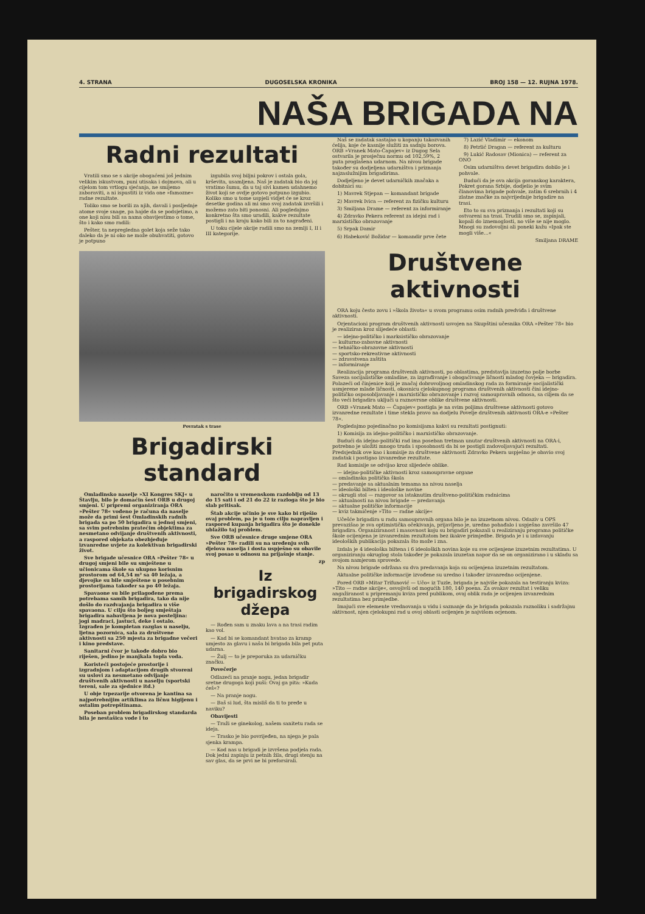4. STRANA DUGOSELSKA KRONIKA BROJ 158 — 12. RUJNA 1978.
NAŠA BRIGADA NA
Radni rezultati
Vratili smo se s akcije obogaćeni još jednim velikim iskustvom, puni utisaka i dojmova, ali u cijelom tom vrtlogu sjećanja, ne smijemo zaboraviti, a ni ispustiti iz vida one »famozne« radne rezultate.
Toliko smo se borili za njih, davali i posljednje atome svoje snage, pa hajde da se podsjetimo, a one koji nisu bili sa nama obavijestimo o tome, što i kako smo radili:
Pešter, ta nepregledna golet koja seže tako daleko da je ni oko ne može obuhvatiti, gotovo je potpuno
izgubila svoj biljni pokrov i ostala gola, krševita, usamljena. Naš je zadatak bio da joj vratimo šumu, da u taj sivi kamen udahnemo život koji se ovdje gotovo potpuno izgubio. Koliko smo u tome uspjeli vidjet će se kroz desetke godina ali mi smo svoj zadatak izvršili i možemo zato biti ponosni. Ali pogledajmo konkretno šta smo uradili, kakve rezultate postigli i na kraju kako bili za to nagrađeni.
U toku cijele akcije radili smo na zemlji I, II i III kategorije.
Povratak s trase
Brigadirski standard
Omladinsko naselje »XI Kongres SKJ« u Štavlju, bilo je domaćin šest ORB u drugoj smjeni. U pripremi organiziranja ORA »Pešter 78« vođeno je računa da naselje može da primi šest Omladinskih radnih brigada sa po 50 brigadira u jednoj smjeni, sa svim potrebnim pratećim objektima za nesmetano odvijanje društvenih aktivnosti, a raspored objekata obezbjeđuje izvanredne uvjete za kolektivan brigadirski život.
Sve brigade učesnice ORA »Pešter 78« u drugoj smjeni bile su smještene u učionicama škole sa ukupno korisnim prostorom od 64,54 m² sa 40 ležaja, a djevojke su bile smještene u posebnim prostorijama također sa po 40 ležaja.
Spavaone su bile prilagođene prema potrebama samih brigadira, tako da nije došlo do razdvajanja brigadira u više spavaona. U cilju što boljeg smještaja brigadira nabavljena je nova posteljina: jogi madraci, jastuci, deke i ostalo. Izgrađen je kompletan razglas u naselju, ljetna pozornica, sala za društvene aktivnosti sa 250 mjesta za brigadne večeri i kino predstave.
Sanitarni čvor je takođe dobro bio riješen, jedino je manjkala topla voda.
Koristeći postojeće prostorije i izgradnjom i adaptacijom drugih stvoreni su uslovi za nesmetano odvijanje društvenih aktivnosti u naselju (sportski tereni, sale za sjednice itd.)
U obje trpezarije otvorena je kantina sa najpotrebnijim artiklima za ličnu higijenu i ostalim potrepštinama.
Poseban problem brigadirskog standarda bila je nestašica vode i to
naročito u vremenskom razdoblju od 13 do 15 sati i od 21 do 22 iz razloga što je bio slab pritisak.
Štab akcije učinio je sve kako bi riješio ovaj problem, pa je u tom cilju napravljen i raspored kupanja brigadira što je donekle ublažilo taj problem.
Sve ORB učesnice druge smjene ORA »Pešter 78« radili su na uređenju svih djelova naselja i dosta uspješno su obavile svoj posao u odnosu na prijašnje stanje.
zp
Iz brigadirskog džepa
— Rođen sam u znaku lava a na trasi radim kao vol.
— Kad bi se komandant hvatao za kramp umjesto za glavu i naša bi brigada bila pet puta udarna.
— Žulj — to je preporuka za udarničku značku.
Povečerje
Odlazeći na pranje nogu, jedan brigadir sretne drugoga koji puši: Ovaj ga pita: »Kuda ćeš«?
— Na pranje nogu.
— Baš si lud, šta misliš da ti to pređe u naviku?
Obavijesti
— Traži se ginekolog, našem sanitetu rada se ideja.
— Trasko je bio povrijeđen, na njega je pala sjenka krampa.
— Kod nas u brigadi je izvršena podjela rada. Dok jedni zapinju iz petnih žila, drugi stenju na sav glas, da se prvi ne bi preforsirali.
Naš se zadatak sastajao u kopanju takozvanih ćelija, koje će kasnije služiti za sadnju borova. ORB »Vranek Mato-Čapajev« iz Dugog Sela ostvarila je prosječnu normu od 102,59%, 2 puta proglašena udarnom. Na nivou brigade također su dodjeljena udarništva i priznanja najzaslužnijim brigadirima.
Dodjeljeno je devet udarničkih značaka a dobitnici su:
1) Mavrek Stjepan — komandant brigade
2) Mavrek Ivica — referent za fizičku kulturu
3) Smiljana Drame — referent za informiranje
4) Zdravko Pekera referent za idejni rad i marxističko obrazovanje
5) Srpak Damir
6) Habeković Božidar — komandir prve čete
7) Lazić Vladimir — ekonom
8) Petrlić Dragan — referent za kulturu
9) Lukić Radosav (Mionica) — referent za ONO
Osim udarništva devet brigadira dobilo je i pohvale.
Budući da je ova akcija goranskog karaktera, Pokret gorana Srbije, dodjelio je svim članovima brigade pohvale, zatim 6 srebrnih i 4 zlatne značke za najvrijednije brigadire na trasi.
Eto to su sva priznanja i rezultati koji su ostvareni na trasi. Trudili smo se, zapinjali, kopali do iznemoglosti, no više se nije moglo. Mnogi su zadovoljni ali poneki kažu »Ipak ste mogli više...«
Smiljana DRAME
Društvene aktivnosti
ORA koju često zovu i »škola života« u svom programu osim radnih predviđa i društvene aktivnosti.
Orjentacioni program društvenih aktivnosti usvojen na Skupštini učesnika ORA »Pešter 78« bio je realiziran kroz slijedeće oblasti:
— idejno-političko i marksističko obrazovanje
— kulturno-zabavne aktivnosti
— tehničko-obrazovne aktivnosti
— sportsko-rekreativne aktivnosti
— zdravstvena zaštita
— informiranje
Realizacija programa društvenih aktivnosti, po oblastima, predstavlja izuzetno polje borbe Saveza socijalističke omladine, za izgrađivanje i obogaćivanje ličnosti mladog čovjeka — brigadira. Polazeći od činjenice koji je značaj dobrovoljnog omladinskog rada za formiranje socijalistički usmjerene mlade ličnosti, okosnicu cjelokupnog programa društvenih aktivnosti čini idejno-političko osposobljavanje i marxističko obrazovanje i razvoj samoupravnih odnosa, sa ciljem da se što veći brigadira uključi u raznovrsne oblike društvene aktivnosti.
ORB »Vranek Mato — Čapajev« postigla je na svim poljima društvene aktivnosti gotovo izvanredne rezultate i time stekla pravo na dodjelu Povelje društvenih aktivnosti ORA-e »Pešter 78«.
Pogledajmo pojedinačno po komisijama kakvi su rezultati postignuti:
1) Komisija za idejno-političko i marxističko obrazovanje.
Budući da idejno-politički rad ima poseban tretman unutar društvenih aktivnosti na ORA-i, potrebno je uložiti mnogo truda i sposobnosti da bi se postigli zadovoljavajući rezultati. Predsjednik ove kao i komisije za društvene aktivnosti Zdravko Pekera uspješno je obavio svoj zadatak i postigao izvanredne rezultate.
Rad komisije se odvijao kroz slijedeće oblike.
— idejno-političke aktivnosti kroz samoupravne organe
— omladinska politička škola
— predavanje sa aktualnim temama na nivou naselja
— ideološki bilten i ideološke novine
— okrugli stol — razgovor sa istaknutim društveno-političkim radnicima
— aktualnosti na nivou brigade — predavanja
— aktualne političke informacije
— kviz takmičenje »Tito — radne akcije«
Učešće brigadira u radu samoupravnih organa bilo je na izuzetnom nivou. Odaziv u OPS prevazišao je sva optimistička očekivanja, prijavljeno je, uredno pohađalo i uspješno završilo 47 brigadira. Organiziranost i masovnost koju su brigadiri pokazali u realiziranju programa političke škole ocijenjena je izvanrednim rezultatom bez ikakve primjedbe. Brigada je i u izdavanju ideoloških publikacija pokazala što može i zna.
Izdala je 4 ideološka biltena i 6 ideoloških novina koje su sve ocijenjene izuzetnim rezultatima. U organiziranju okruglog stola također je pokazala izuzetan napor da se on organizirano i u skladu sa svojom namjerom sprovede.
Na nivou brigade održana su dva predavanja koja su ocijenjena izuzetnim rezultatom.
Aktualne političke informacije izvođene su uredno i također izvanredno ocijenjene.
Pored ORB »Mitar Trifunović — Učo« iz Tuzle, brigada je najviše pokazala na testiranju kviza: »Tito — radne akcije«, osvojivši od mogućih 180, 140 poena. Za ovakav rezultat i veliku angažiranost u pripremanju kviza pred publikom, ovaj oblik rada je ocijenjen izvanrednim rezultatima bez primjedbe.
Imajući sve elemente vrednovanja u vidu i saznanje da je brigada pokazala raznoliku i sadržajnu aktivnost, njen cjelokupni rad u ovoj oblasti ocijenjen je najvišom ocjenom.